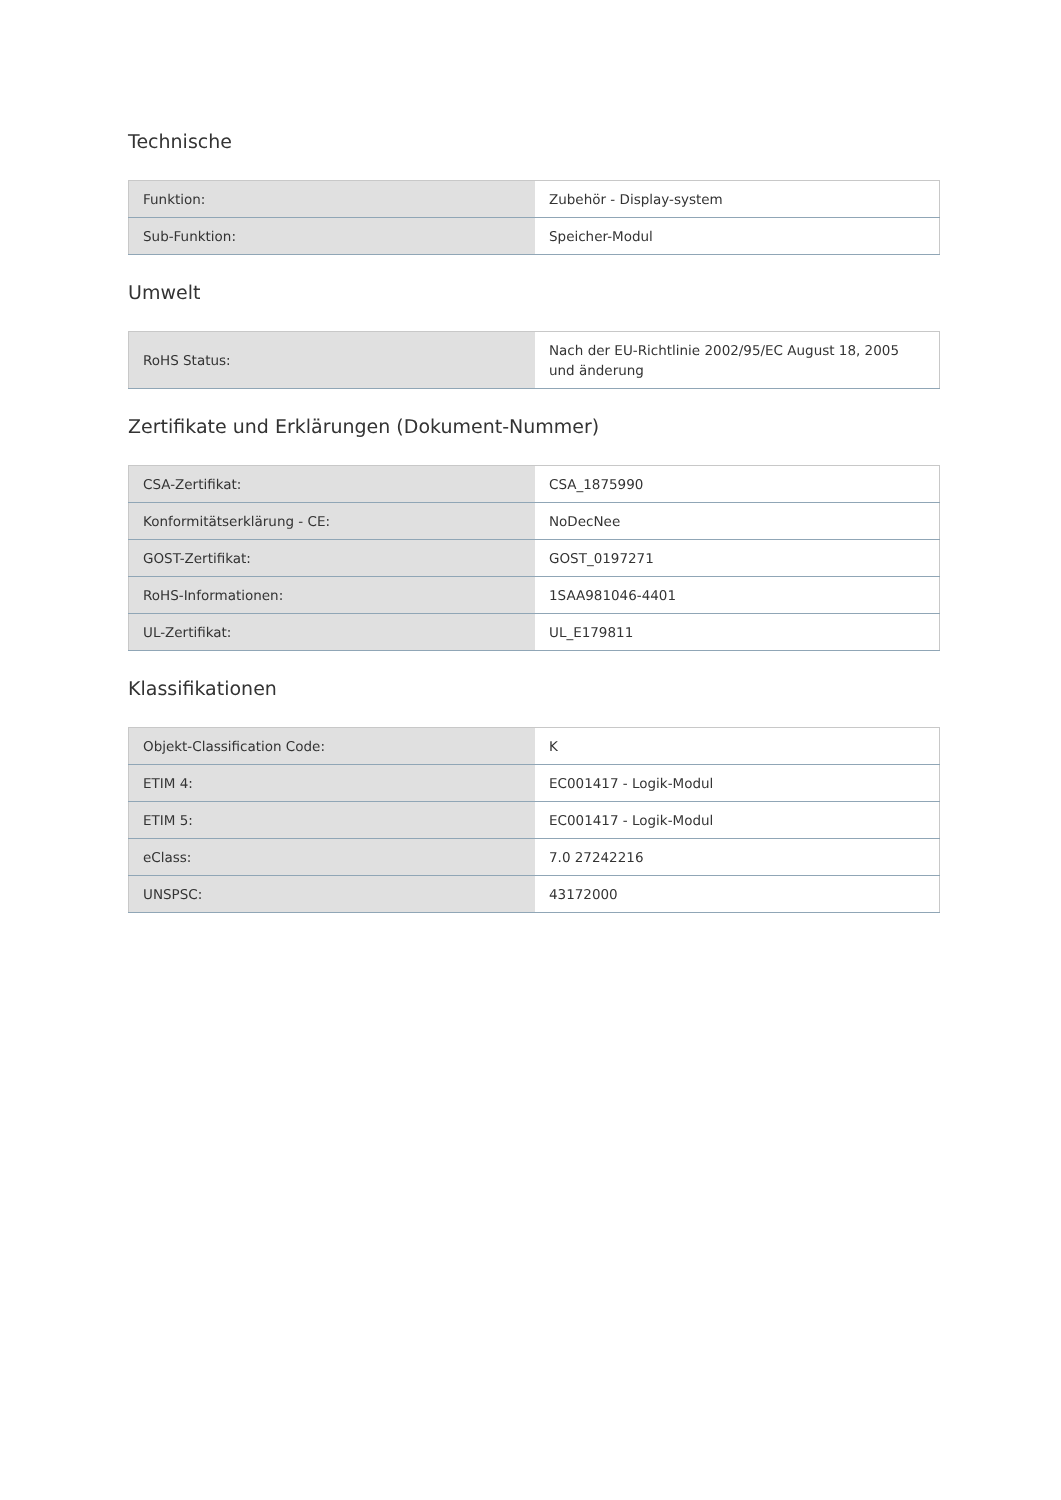Technische
| Funktion: | Zubehör - Display-system |
| Sub-Funktion: | Speicher-Modul |
Umwelt
| RoHS Status: | Nach der EU-Richtlinie 2002/95/EC August 18, 2005 und änderung |
Zertifikate und Erklärungen (Dokument-Nummer)
| CSA-Zertifikat: | CSA_1875990 |
| Konformitätserklärung - CE: | NoDecNee |
| GOST-Zertifikat: | GOST_0197271 |
| RoHS-Informationen: | 1SAA981046-4401 |
| UL-Zertifikat: | UL_E179811 |
Klassifikationen
| Objekt-Classification Code: | K |
| ETIM 4: | EC001417 - Logik-Modul |
| ETIM 5: | EC001417 - Logik-Modul |
| eClass: | 7.0 27242216 |
| UNSPSC: | 43172000 |